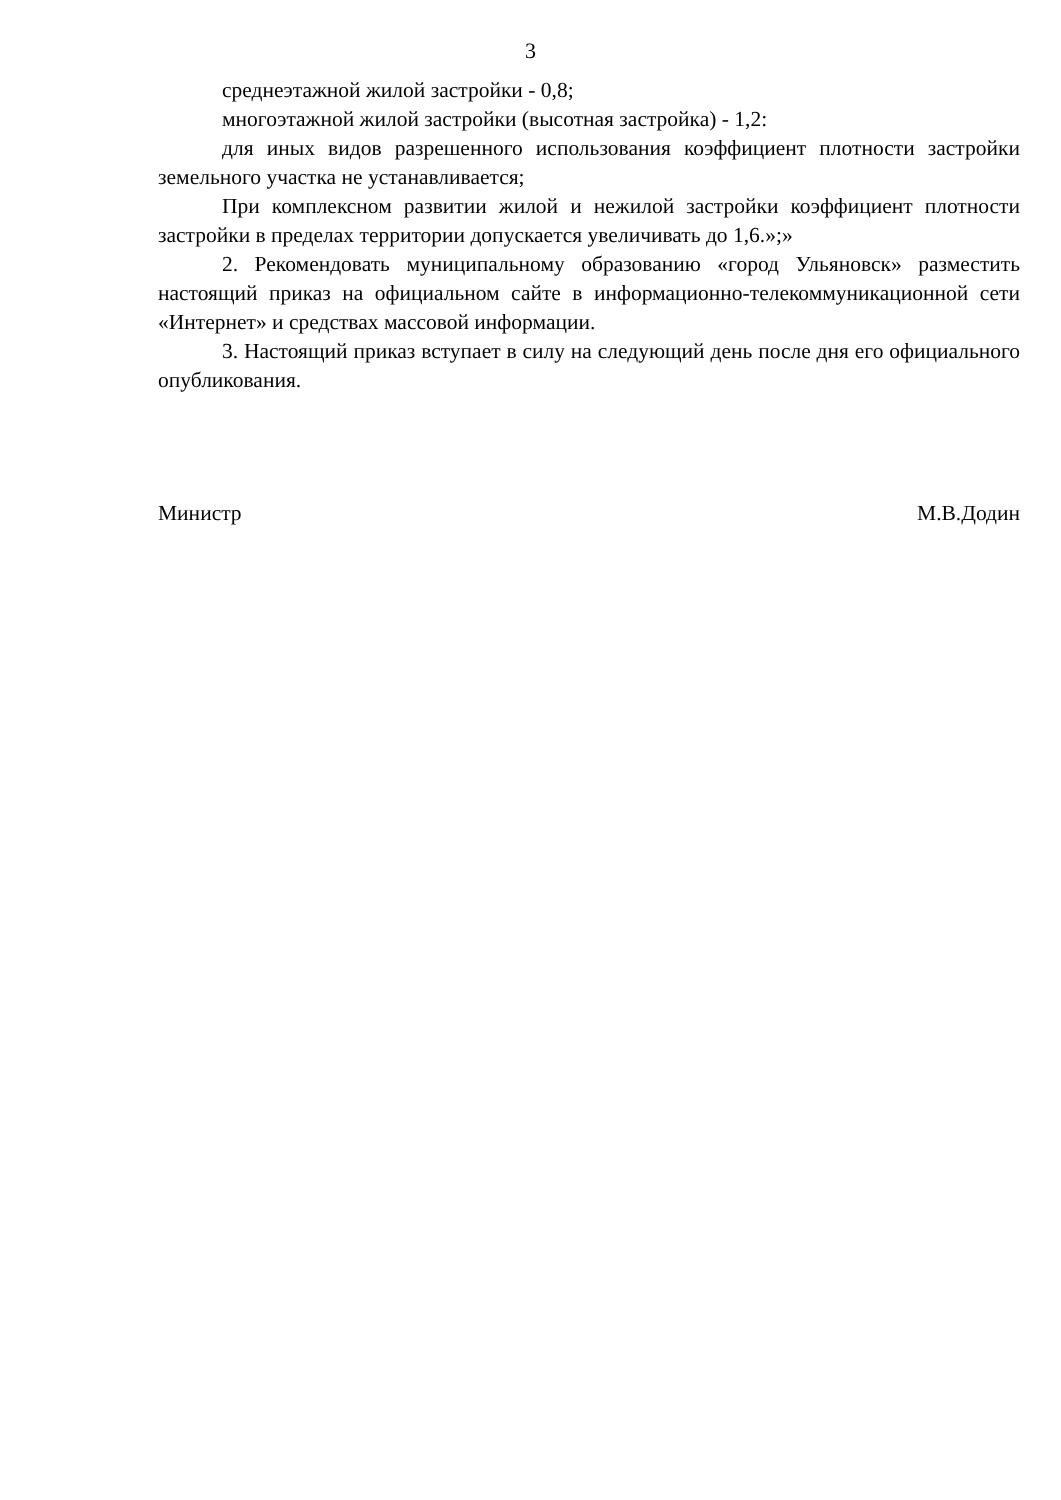3
среднеэтажной жилой застройки - 0,8;
многоэтажной жилой застройки (высотная застройка) - 1,2:
для иных видов разрешенного использования коэффициент плотности застройки земельного участка не устанавливается;
При комплексном развитии жилой и нежилой застройки коэффициент плотности застройки в пределах территории допускается увеличивать до 1,6.»;»
2. Рекомендовать муниципальному образованию «город Ульяновск» разместить настоящий приказ на официальном сайте в информационно-телекоммуникационной сети «Интернет» и средствах массовой информации.
3. Настоящий приказ вступает в силу на следующий день после дня его официального опубликования.
Министр М.В.Додин